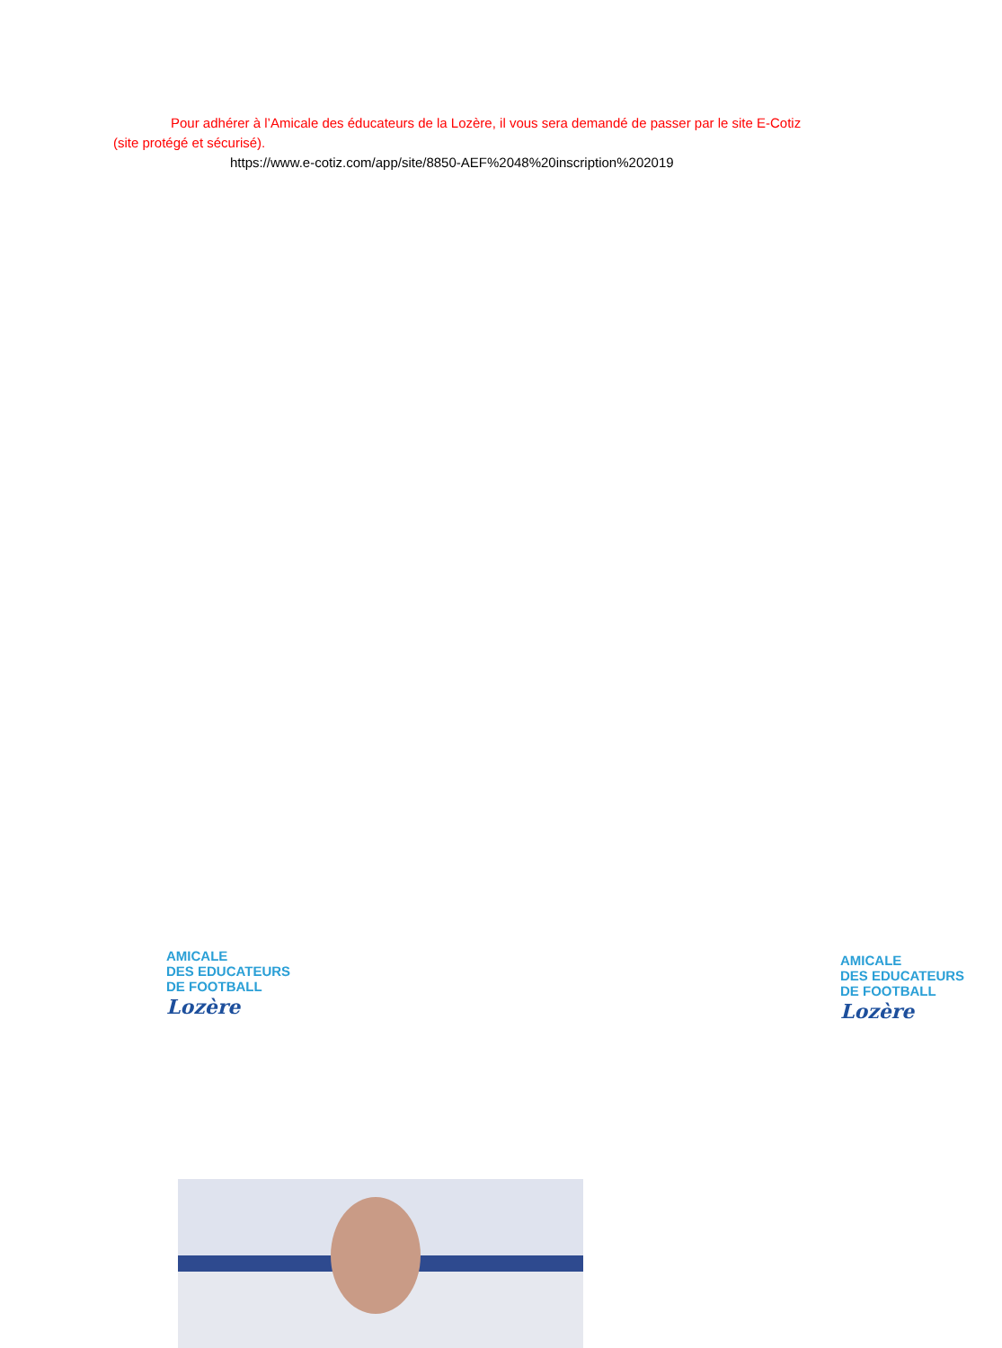Pour adhérer à l’Amicale des éducateurs de la Lozère, il vous sera demandé de passer par le site E-Cotiz (site protégé et sécurisé).
https://www.e-cotiz.com/app/site/8850-AEF%2048%20inscription%202019
AMICALE
DES EDUCATEURS
DE FOOTBALL
Lozère
AMICALE
DES EDUCATEURS
DE FOOTBALL
Lozère